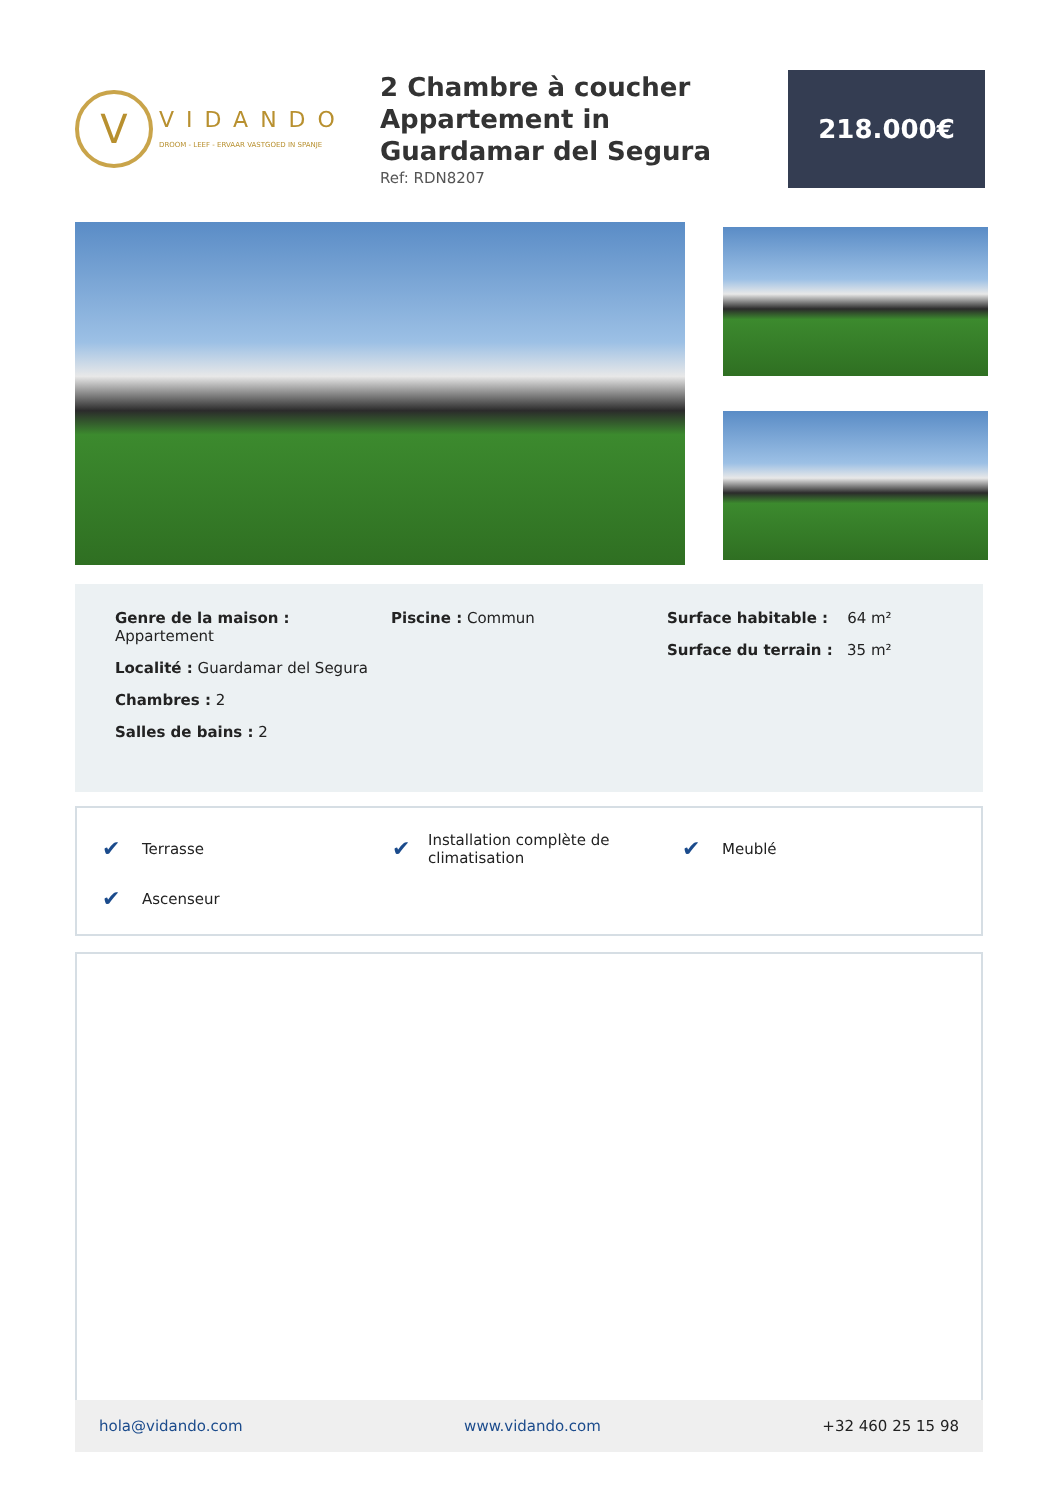V
VIDANDO
DROOM - LEEF - ERVAAR VASTGOED IN SPANJE
2 Chambre à coucher Appartement in Guardamar del Segura
Ref: RDN8207
218.000€
Genre de la maison : Appartement
Localité : Guardamar del Segura
Chambres : 2
Salles de bains : 2
Piscine : Commun Surface habitable : 64 m²
Surface du terrain : 35 m²
✔ Terrasse
✔ Installation complète de climatisation
✔ Meublé
✔ Ascenseur
hola@vidando.com www.vidando.com +32 460 25 15 98